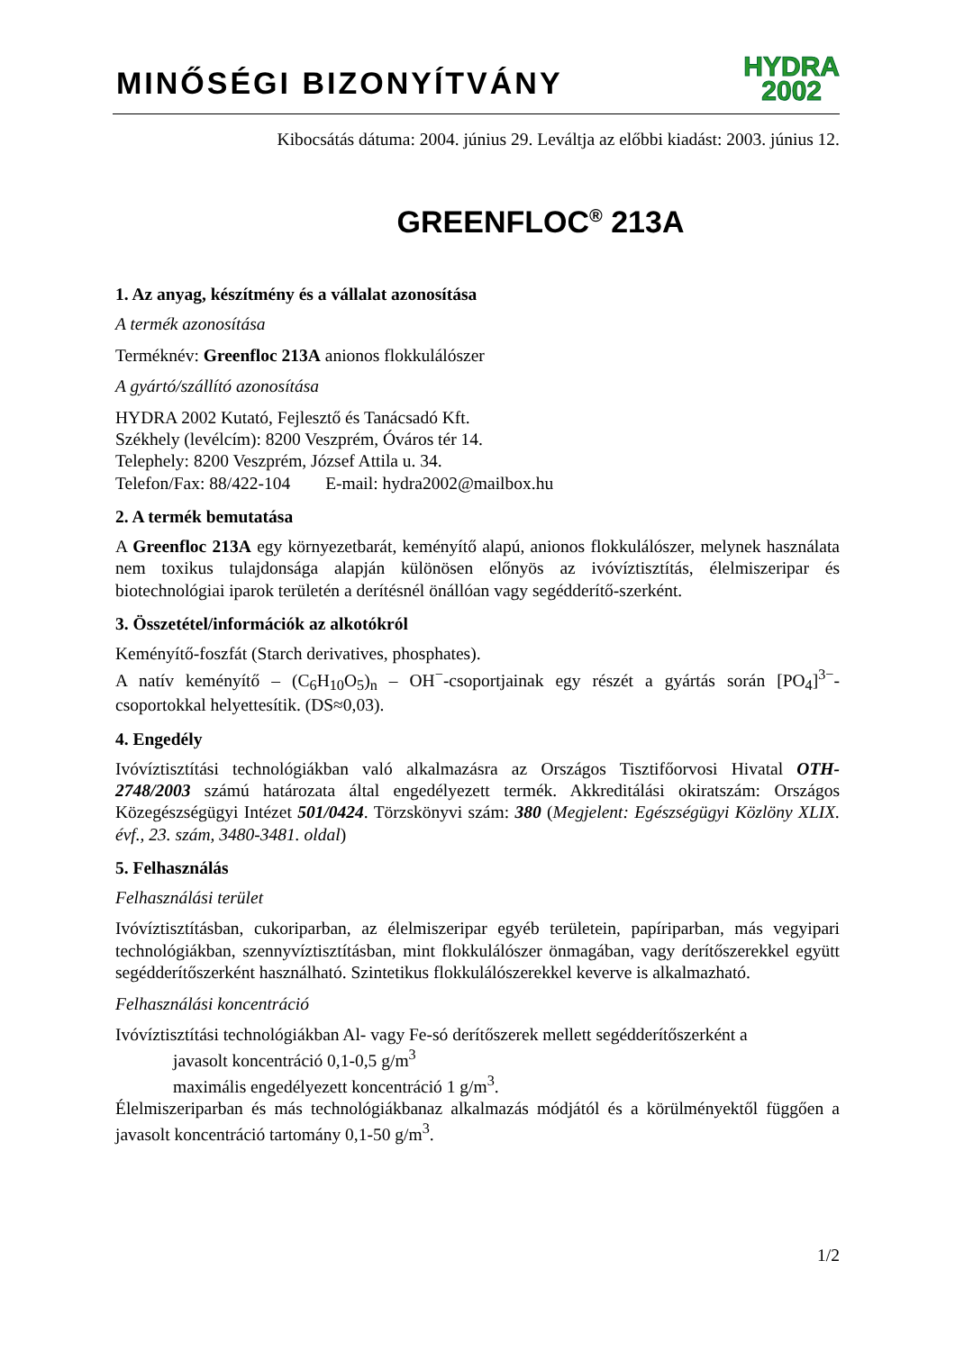MINŐSÉGI BIZONYÍTVÁNY
HYDRA
2002
Kibocsátás dátuma: 2004. június 29. Leváltja az előbbi kiadást: 2003. június 12.
GREENFLOC<sup>®</sup> 213A
1. Az anyag, készítmény és a vállalat azonosítása
A termék azonosítása
Terméknév: Greenfloc 213A anionos flokkulálószer
A gyártó/szállító azonosítása
HYDRA 2002 Kutató, Fejlesztő és Tanácsadó Kft.
Székhely (levélcím): 8200 Veszprém, Óváros tér 14.
Telephely: 8200 Veszprém, József Attila u. 34.
Telefon/Fax: 88/422-104 E-mail: hydra2002@mailbox.hu
2. A termék bemutatása
A Greenfloc 213A egy környezetbarát, keményítő alapú, anionos flokkulálószer, melynek használata nem toxikus tulajdonsága alapján különösen előnyös az ivóvíztisztítás, élelmiszeripar és biotechnológiai iparok területén a derítésnél önállóan vagy segédderítő-szerként.
3. Összetétel/információk az alkotókról
Keményítő-foszfát (Starch derivatives, phosphates).
A natív keményítő – (C<sub>6</sub>H<sub>10</sub>O<sub>5</sub>)<sub>n</sub> – OH<sup>−</sup>-csoportjainak egy részét a gyártás során [PO<sub>4</sub>]<sup>3−</sup>-csoportokkal helyettesítik. (DS≈0,03).
4. Engedély
Ivóvíztisztítási technológiákban való alkalmazásra az Országos Tisztifőorvosi Hivatal OTH-2748/2003 számú határozata által engedélyezett termék. Akkreditálási okiratszám: Országos Közegészségügyi Intézet 501/0424. Törzskönyvi szám: 380 (Megjelent: Egészségügyi Közlöny XLIX. évf., 23. szám, 3480-3481. oldal)
5. Felhasználás
Felhasználási terület
Ivóvíztisztításban, cukoriparban, az élelmiszeripar egyéb területein, papíriparban, más vegyipari technológiákban, szennyvíztisztításban, mint flokkulálószer önmagában, vagy derítőszerekkel együtt segédderítőszerként használható. Szintetikus flokkulálószerekkel keverve is alkalmazható.
Felhasználási koncentráció
Ivóvíztisztítási technológiákban Al- vagy Fe-só derítőszerek mellett segédderítőszerként a
javasolt koncentráció 0,1-0,5 g/m<sup>3</sup>
maximális engedélyezett koncentráció 1 g/m<sup>3</sup>.
Élelmiszeriparban és más technológiákbanaz alkalmazás módjától és a körülményektől függően a javasolt koncentráció tartomány 0,1-50 g/m<sup>3</sup>.
1/2